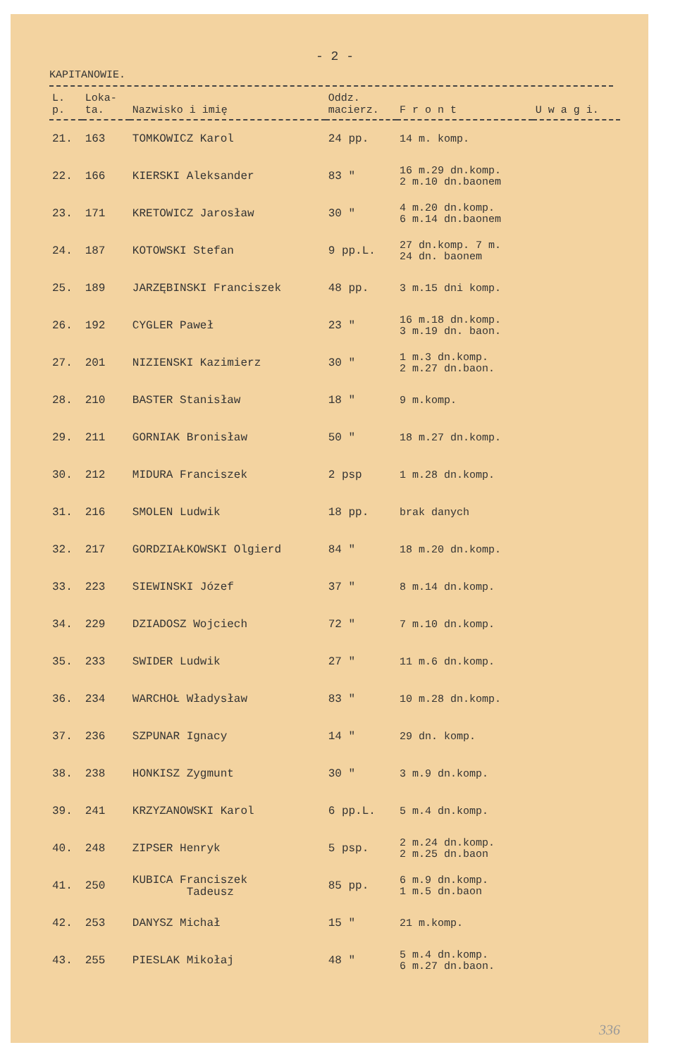- 2 -
KAPITANOWIE.
| L. p. | Loka- ta. | Nazwisko i imię | Oddz. macierz. | F r o n t | U w a g i. |
| --- | --- | --- | --- | --- | --- |
| 21. | 163 | TOMKOWICZ Karol | 24 pp. | 14 m. komp. | |
| 22. | 166 | KIERSKI Aleksander | 83 " | 16 m.29 dn.komp. 2 m.10 dn.baonem | |
| 23. | 171 | KRETOWICZ Jarosław | 30 " | 4 m.20 dn.komp. 6 m.14 dn.baonem | |
| 24. | 187 | KOTOWSKI Stefan | 9 pp.L. | 27 dn.komp. 7 m. 24 dn. baonem | |
| 25. | 189 | JARZĘBINSKI Franciszek | 48 pp. | 3 m.15 dni komp. | |
| 26. | 192 | CYGLER Paweł | 23 " | 16 m.18 dn.komp. 3 m.19 dn. baon. | |
| 27. | 201 | NIZIENSKI Kazimierz | 30 " | 1 m.3 dn.komp. 2 m.27 dn.baon. | |
| 28. | 210 | BASTER Stanisław | 18 " | 9 m.komp. | |
| 29. | 211 | GORNIAK Bronisław | 50 " | 18 m.27 dn.komp. | |
| 30. | 212 | MIDURA Franciszek | 2 psp | 1 m.28 dn.komp. | |
| 31. | 216 | SMOLEN Ludwik | 18 pp. | brak danych | |
| 32. | 217 | GORDZIAŁKOWSKI Olgierd | 84 " | 18 m.20 dn.komp. | |
| 33. | 223 | SIEWINSKI Józef | 37 " | 8 m.14 dn.komp. | |
| 34. | 229 | DZIADOSZ Wojciech | 72 " | 7 m.10 dn.komp. | |
| 35. | 233 | SWIDER Ludwik | 27 " | 11 m.6 dn.komp. | |
| 36. | 234 | WARCHOŁ Władysław | 83 " | 10 m.28 dn.komp. | |
| 37. | 236 | SZPUNAR Ignacy | 14 " | 29 dn. komp. | |
| 38. | 238 | HONKISZ Zygmunt | 30 " | 3 m.9 dn.komp. | |
| 39. | 241 | KRZYZANOWSKI Karol | 6 pp.L. | 5 m.4 dn.komp. | |
| 40. | 248 | ZIPSER Henryk | 5 psp. | 2 m.24 dn.komp. 2 m.25 dn.baon | |
| 41. | 250 | KUBICA Franciszek Tadeusz | 85 pp. | 6 m.9 dn.komp. 1 m.5 dn.baon | |
| 42. | 253 | DANYSZ Michał | 15 " | 21 m.komp. | |
| 43. | 255 | PIESLAK Mikołaj | 48 " | 5 m.4 dn.komp. 6 m.27 dn.baon. | |
336